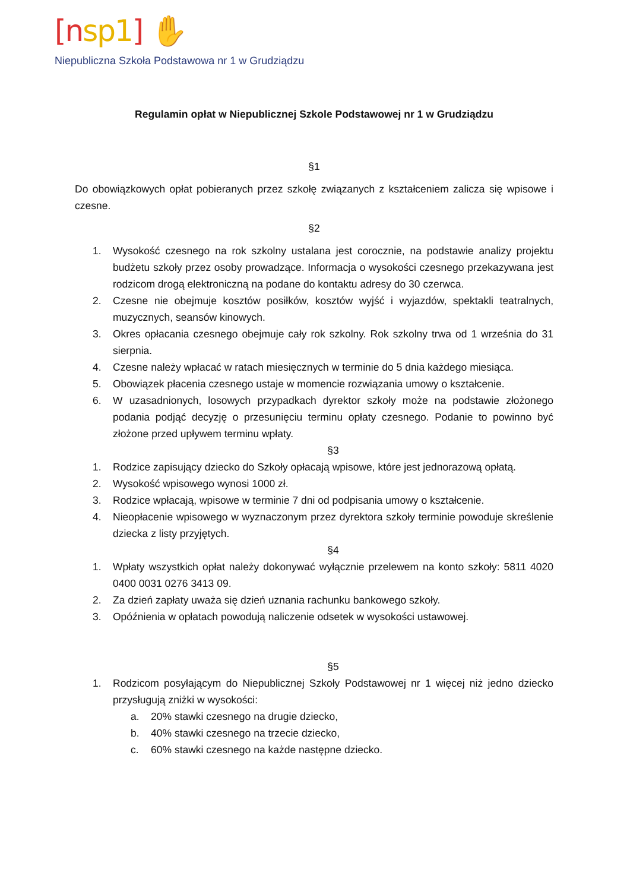[nsp1] ✋
Niepubliczna Szkoła Podstawowa nr 1 w Grudziądzu
Regulamin opłat w Niepublicznej Szkole Podstawowej nr 1 w Grudziądzu
§1
Do obowiązkowych opłat pobieranych przez szkołę związanych z kształceniem zalicza się wpisowe i czesne.
§2
1. Wysokość czesnego na rok szkolny ustalana jest corocznie, na podstawie analizy projektu budżetu szkoły przez osoby prowadzące. Informacja o wysokości czesnego przekazywana jest rodzicom drogą elektroniczną na podane do kontaktu adresy do 30 czerwca.
2. Czesne nie obejmuje kosztów posiłków, kosztów wyjść i wyjazdów, spektakli teatralnych, muzycznych, seansów kinowych.
3. Okres opłacania czesnego obejmuje cały rok szkolny. Rok szkolny trwa od 1 września do 31 sierpnia.
4. Czesne należy wpłacać w ratach miesięcznych w terminie do 5 dnia każdego miesiąca.
5. Obowiązek płacenia czesnego ustaje w momencie rozwiązania umowy o kształcenie.
6. W uzasadnionych, losowych przypadkach dyrektor szkoły może na podstawie złożonego podania podjąć decyzję o przesunięciu terminu opłaty czesnego. Podanie to powinno być złożone przed upływem terminu wpłaty.
§3
1. Rodzice zapisujący dziecko do Szkoły opłacają wpisowe, które jest jednorazową opłatą.
2. Wysokość wpisowego wynosi 1000 zł.
3. Rodzice wpłacają, wpisowe w terminie 7 dni od podpisania umowy o kształcenie.
4. Nieopłacenie wpisowego w wyznaczonym przez dyrektora szkoły terminie powoduje skreślenie dziecka z listy przyjętych.
§4
1. Wpłaty wszystkich opłat należy dokonywać wyłącznie przelewem na konto szkoły: 5811 4020 0400 0031 0276 3413 09.
2. Za dzień zapłaty uważa się dzień uznania rachunku bankowego szkoły.
3. Opóźnienia w opłatach powodują naliczenie odsetek w wysokości ustawowej.
§5
1. Rodzicom posyłającym do Niepublicznej Szkoły Podstawowej nr 1 więcej niż jedno dziecko przysługują zniżki w wysokości:
a. 20% stawki czesnego na drugie dziecko,
b. 40% stawki czesnego na trzecie dziecko,
c. 60% stawki czesnego na każde następne dziecko.